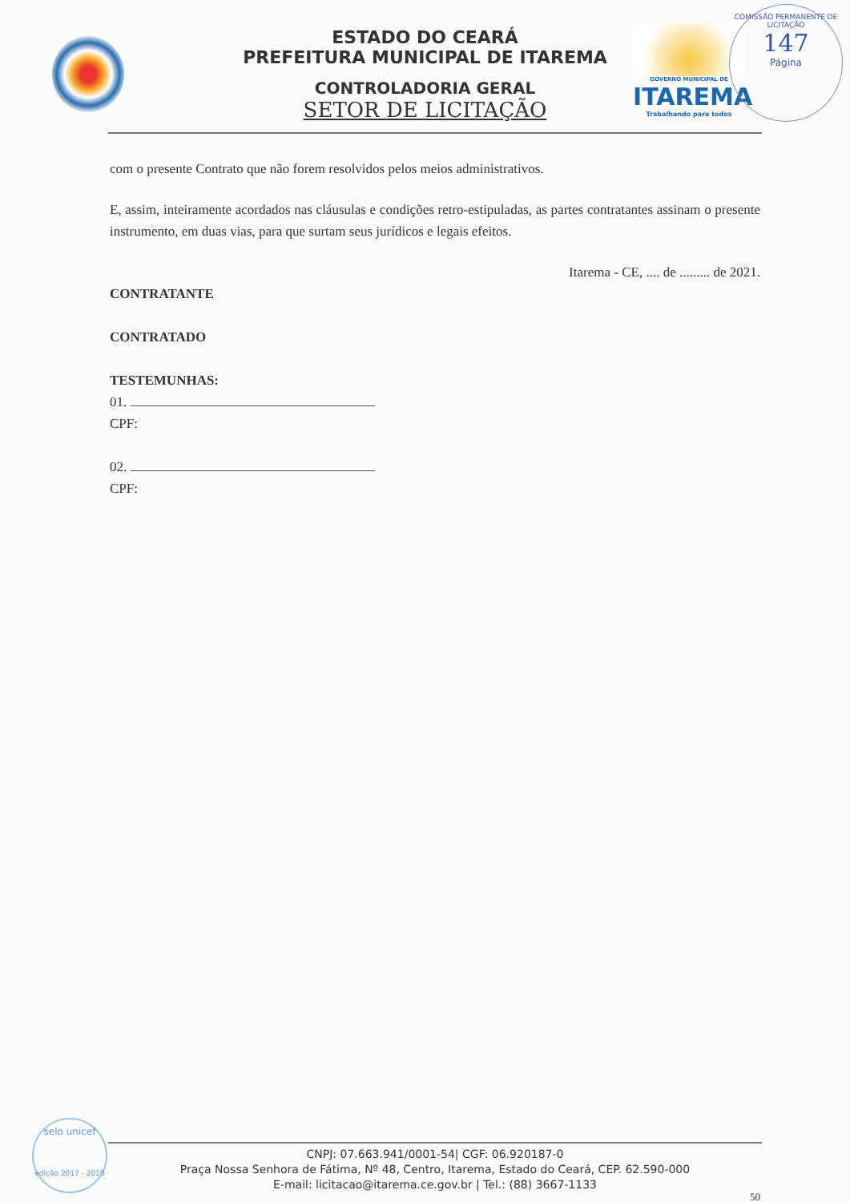GOVERNO MUNICIPAL DE
ITAREMA
Trabalhando para todos
COMISSÃO PERMANENTE DE LICITAÇÃO
147
Página
ESTADO DO CEARÁ
PREFEITURA MUNICIPAL DE ITAREMA
CONTROLADORIA GERAL
SETOR DE LICITAÇÃO
com o presente Contrato que não forem resolvidos pelos meios administrativos.
E, assim, inteiramente acordados nas cláusulas e condições retro-estipuladas, as partes contratantes assinam o presente instrumento, em duas vias, para que surtam seus jurídicos e legais efeitos.
Itarema - CE, .... de ......... de 2021.
CONTRATANTE
CONTRATADO
TESTEMUNHAS:
01.
CPF:
02.
CPF:
selo unicef
edição 2017 - 2020
CNPJ: 07.663.941/0001-54| CGF: 06.920187-0
Praça Nossa Senhora de Fátima, Nº 48, Centro, Itarema, Estado do Ceará, CEP. 62.590-000
E-mail: licitacao@itarema.ce.gov.br | Tel.: (88) 3667-1133
50